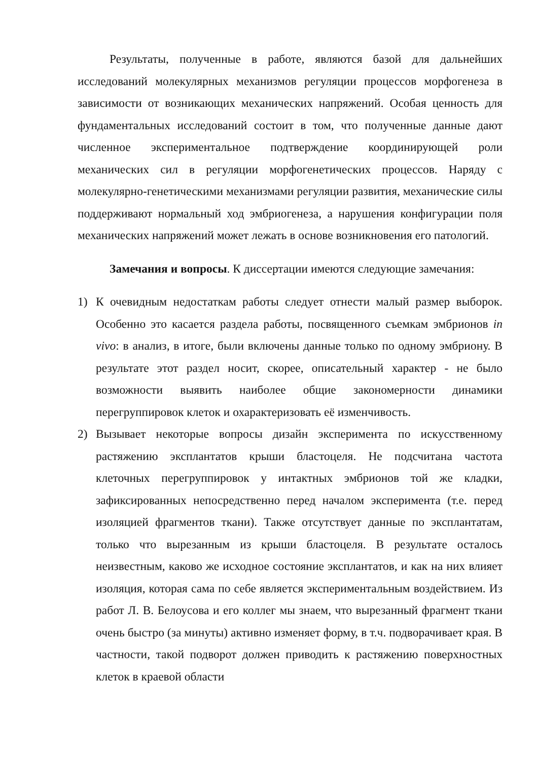Результаты, полученные в работе, являются базой для дальнейших исследований молекулярных механизмов регуляции процессов морфогенеза в зависимости от возникающих механических напряжений. Особая ценность для фундаментальных исследований состоит в том, что полученные данные дают численное экспериментальное подтверждение координирующей роли механических сил в регуляции морфогенетических процессов. Наряду с молекулярно-генетическими механизмами регуляции развития, механические силы поддерживают нормальный ход эмбриогенеза, а нарушения конфигурации поля механических напряжений может лежать в основе возникновения его патологий.
Замечания и вопросы. К диссертации имеются следующие замечания:
1) К очевидным недостаткам работы следует отнести малый размер выборок. Особенно это касается раздела работы, посвященного съемкам эмбрионов in vivo: в анализ, в итоге, были включены данные только по одному эмбриону. В результате этот раздел носит, скорее, описательный характер - не было возможности выявить наиболее общие закономерности динамики перегруппировок клеток и охарактеризовать её изменчивость.
2) Вызывает некоторые вопросы дизайн эксперимента по искусственному растяжению эксплантатов крыши бластоцеля. Не подсчитана частота клеточных перегруппировок у интактных эмбрионов той же кладки, зафиксированных непосредственно перед началом эксперимента (т.е. перед изоляцией фрагментов ткани). Также отсутствует данные по эксплантатам, только что вырезанным из крыши бластоцеля. В результате осталось неизвестным, каково же исходное состояние эксплантатов, и как на них влияет изоляция, которая сама по себе является экспериментальным воздействием. Из работ Л. В. Белоусова и его коллег мы знаем, что вырезанный фрагмент ткани очень быстро (за минуты) активно изменяет форму, в т.ч. подворачивает края. В частности, такой подворот должен приводить к растяжению поверхностных клеток в краевой области